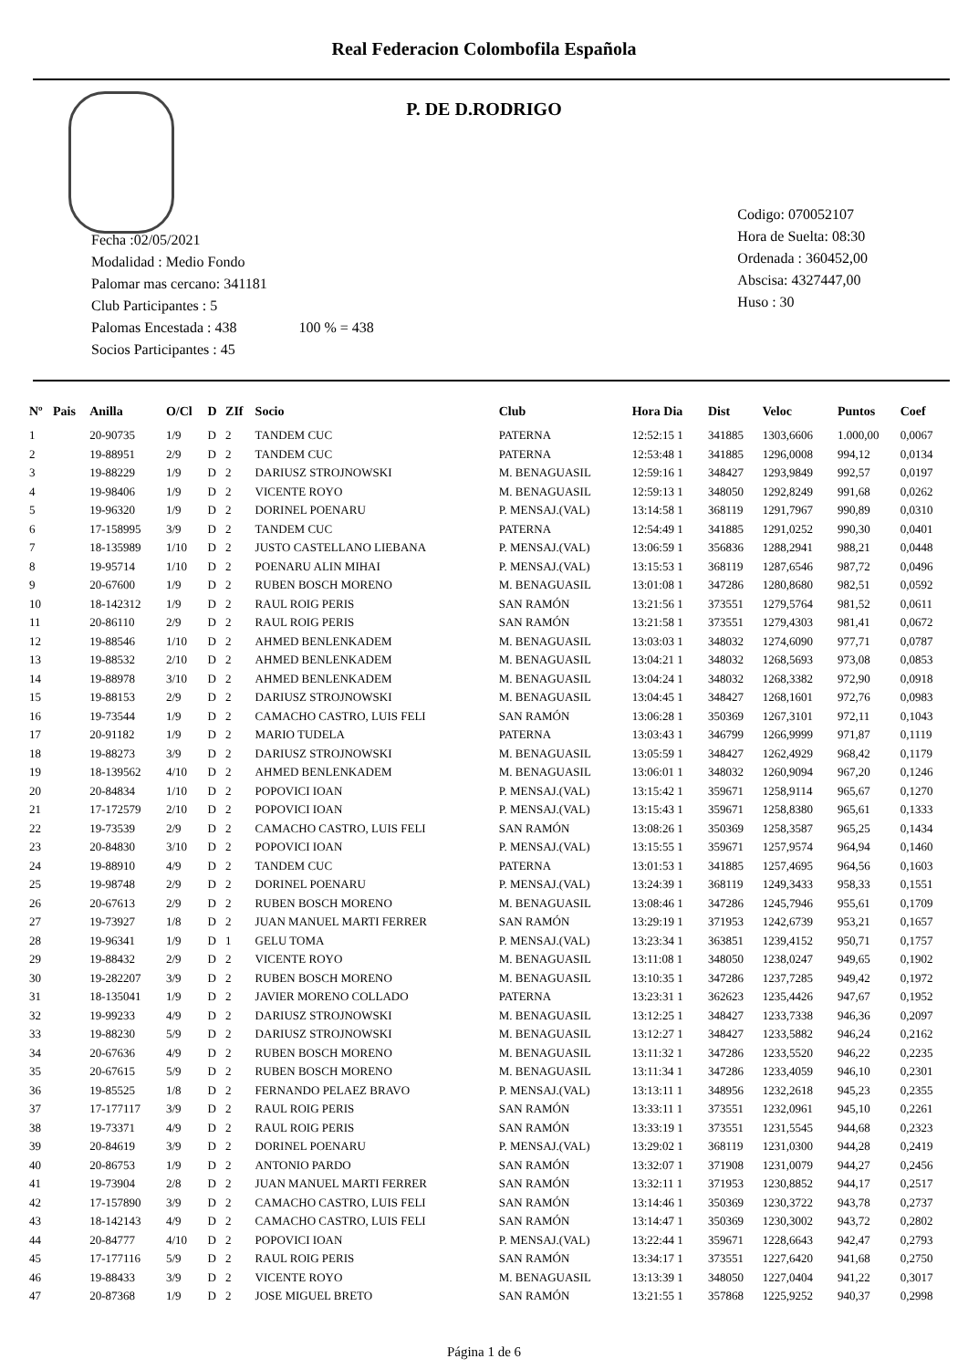Real Federacion Colombofila Española
P. DE D.RODRIGO
Fecha :02/05/2021
Modalidad : Medio Fondo
Palomar mas cercano: 341181
Club Participantes : 5
Palomas Encestada : 438 100 % = 438
Socios Participantes : 45
Codigo: 070052107
Hora de Suelta: 08:30
Ordenada : 360452,00
Abscisa: 4327447,00
Huso : 30
| Nº | Pais | Anilla | O/Cl | D | ZIf | Socio | Club | Hora Dia | Dist | Veloc | Puntos | Coef |
| --- | --- | --- | --- | --- | --- | --- | --- | --- | --- | --- | --- | --- |
| 1 | | 20-90735 | 1/9 | D | 2 | TANDEM CUC | PATERNA | 12:52:15 1 | 341885 | 1303,6606 | 1.000,00 | 0,0067 |
| 2 | | 19-88951 | 2/9 | D | 2 | TANDEM CUC | PATERNA | 12:53:48 1 | 341885 | 1296,0008 | 994,12 | 0,0134 |
| 3 | | 19-88229 | 1/9 | D | 2 | DARIUSZ STROJNOWSKI | M. BENAGUASIL | 12:59:16 1 | 348427 | 1293,9849 | 992,57 | 0,0197 |
| 4 | | 19-98406 | 1/9 | D | 2 | VICENTE ROYO | M. BENAGUASIL | 12:59:13 1 | 348050 | 1292,8249 | 991,68 | 0,0262 |
| 5 | | 19-96320 | 1/9 | D | 2 | DORINEL POENARU | P. MENSAJ.(VAL) | 13:14:58 1 | 368119 | 1291,7967 | 990,89 | 0,0310 |
| 6 | | 17-158995 | 3/9 | D | 2 | TANDEM CUC | PATERNA | 12:54:49 1 | 341885 | 1291,0252 | 990,30 | 0,0401 |
| 7 | | 18-135989 | 1/10 | D | 2 | JUSTO CASTELLANO LIEBANA | P. MENSAJ.(VAL) | 13:06:59 1 | 356836 | 1288,2941 | 988,21 | 0,0448 |
| 8 | | 19-95714 | 1/10 | D | 2 | POENARU ALIN MIHAI | P. MENSAJ.(VAL) | 13:15:53 1 | 368119 | 1287,6546 | 987,72 | 0,0496 |
| 9 | | 20-67600 | 1/9 | D | 2 | RUBEN BOSCH MORENO | M. BENAGUASIL | 13:01:08 1 | 347286 | 1280,8680 | 982,51 | 0,0592 |
| 10 | | 18-142312 | 1/9 | D | 2 | RAUL ROIG PERIS | SAN RAMÓN | 13:21:56 1 | 373551 | 1279,5764 | 981,52 | 0,0611 |
| 11 | | 20-86110 | 2/9 | D | 2 | RAUL ROIG PERIS | SAN RAMÓN | 13:21:58 1 | 373551 | 1279,4303 | 981,41 | 0,0672 |
| 12 | | 19-88546 | 1/10 | D | 2 | AHMED BENLENKADEM | M. BENAGUASIL | 13:03:03 1 | 348032 | 1274,6090 | 977,71 | 0,0787 |
| 13 | | 19-88532 | 2/10 | D | 2 | AHMED BENLENKADEM | M. BENAGUASIL | 13:04:21 1 | 348032 | 1268,5693 | 973,08 | 0,0853 |
| 14 | | 19-88978 | 3/10 | D | 2 | AHMED BENLENKADEM | M. BENAGUASIL | 13:04:24 1 | 348032 | 1268,3382 | 972,90 | 0,0918 |
| 15 | | 19-88153 | 2/9 | D | 2 | DARIUSZ STROJNOWSKI | M. BENAGUASIL | 13:04:45 1 | 348427 | 1268,1601 | 972,76 | 0,0983 |
| 16 | | 19-73544 | 1/9 | D | 2 | CAMACHO CASTRO, LUIS FELI | SAN RAMÓN | 13:06:28 1 | 350369 | 1267,3101 | 972,11 | 0,1043 |
| 17 | | 20-91182 | 1/9 | D | 2 | MARIO TUDELA | PATERNA | 13:03:43 1 | 346799 | 1266,9999 | 971,87 | 0,1119 |
| 18 | | 19-88273 | 3/9 | D | 2 | DARIUSZ STROJNOWSKI | M. BENAGUASIL | 13:05:59 1 | 348427 | 1262,4929 | 968,42 | 0,1179 |
| 19 | | 18-139562 | 4/10 | D | 2 | AHMED BENLENKADEM | M. BENAGUASIL | 13:06:01 1 | 348032 | 1260,9094 | 967,20 | 0,1246 |
| 20 | | 20-84834 | 1/10 | D | 2 | POPOVICI IOAN | P. MENSAJ.(VAL) | 13:15:42 1 | 359671 | 1258,9114 | 965,67 | 0,1270 |
| 21 | | 17-172579 | 2/10 | D | 2 | POPOVICI IOAN | P. MENSAJ.(VAL) | 13:15:43 1 | 359671 | 1258,8380 | 965,61 | 0,1333 |
| 22 | | 19-73539 | 2/9 | D | 2 | CAMACHO CASTRO, LUIS FELI | SAN RAMÓN | 13:08:26 1 | 350369 | 1258,3587 | 965,25 | 0,1434 |
| 23 | | 20-84830 | 3/10 | D | 2 | POPOVICI IOAN | P. MENSAJ.(VAL) | 13:15:55 1 | 359671 | 1257,9574 | 964,94 | 0,1460 |
| 24 | | 19-88910 | 4/9 | D | 2 | TANDEM CUC | PATERNA | 13:01:53 1 | 341885 | 1257,4695 | 964,56 | 0,1603 |
| 25 | | 19-98748 | 2/9 | D | 2 | DORINEL POENARU | P. MENSAJ.(VAL) | 13:24:39 1 | 368119 | 1249,3433 | 958,33 | 0,1551 |
| 26 | | 20-67613 | 2/9 | D | 2 | RUBEN BOSCH MORENO | M. BENAGUASIL | 13:08:46 1 | 347286 | 1245,7946 | 955,61 | 0,1709 |
| 27 | | 19-73927 | 1/8 | D | 2 | JUAN MANUEL MARTI FERRER | SAN RAMÓN | 13:29:19 1 | 371953 | 1242,6739 | 953,21 | 0,1657 |
| 28 | | 19-96341 | 1/9 | D | 1 | GELU TOMA | P. MENSAJ.(VAL) | 13:23:34 1 | 363851 | 1239,4152 | 950,71 | 0,1757 |
| 29 | | 19-88432 | 2/9 | D | 2 | VICENTE ROYO | M. BENAGUASIL | 13:11:08 1 | 348050 | 1238,0247 | 949,65 | 0,1902 |
| 30 | | 19-282207 | 3/9 | D | 2 | RUBEN BOSCH MORENO | M. BENAGUASIL | 13:10:35 1 | 347286 | 1237,7285 | 949,42 | 0,1972 |
| 31 | | 18-135041 | 1/9 | D | 2 | JAVIER MORENO COLLADO | PATERNA | 13:23:31 1 | 362623 | 1235,4426 | 947,67 | 0,1952 |
| 32 | | 19-99233 | 4/9 | D | 2 | DARIUSZ STROJNOWSKI | M. BENAGUASIL | 13:12:25 1 | 348427 | 1233,7338 | 946,36 | 0,2097 |
| 33 | | 19-88230 | 5/9 | D | 2 | DARIUSZ STROJNOWSKI | M. BENAGUASIL | 13:12:27 1 | 348427 | 1233,5882 | 946,24 | 0,2162 |
| 34 | | 20-67636 | 4/9 | D | 2 | RUBEN BOSCH MORENO | M. BENAGUASIL | 13:11:32 1 | 347286 | 1233,5520 | 946,22 | 0,2235 |
| 35 | | 20-67615 | 5/9 | D | 2 | RUBEN BOSCH MORENO | M. BENAGUASIL | 13:11:34 1 | 347286 | 1233,4059 | 946,10 | 0,2301 |
| 36 | | 19-85525 | 1/8 | D | 2 | FERNANDO PELAEZ BRAVO | P. MENSAJ.(VAL) | 13:13:11 1 | 348956 | 1232,2618 | 945,23 | 0,2355 |
| 37 | | 17-177117 | 3/9 | D | 2 | RAUL ROIG PERIS | SAN RAMÓN | 13:33:11 1 | 373551 | 1232,0961 | 945,10 | 0,2261 |
| 38 | | 19-73371 | 4/9 | D | 2 | RAUL ROIG PERIS | SAN RAMÓN | 13:33:19 1 | 373551 | 1231,5545 | 944,68 | 0,2323 |
| 39 | | 20-84619 | 3/9 | D | 2 | DORINEL POENARU | P. MENSAJ.(VAL) | 13:29:02 1 | 368119 | 1231,0300 | 944,28 | 0,2419 |
| 40 | | 20-86753 | 1/9 | D | 2 | ANTONIO PARDO | SAN RAMÓN | 13:32:07 1 | 371908 | 1231,0079 | 944,27 | 0,2456 |
| 41 | | 19-73904 | 2/8 | D | 2 | JUAN MANUEL MARTI FERRER | SAN RAMÓN | 13:32:11 1 | 371953 | 1230,8852 | 944,17 | 0,2517 |
| 42 | | 17-157890 | 3/9 | D | 2 | CAMACHO CASTRO, LUIS FELI | SAN RAMÓN | 13:14:46 1 | 350369 | 1230,3722 | 943,78 | 0,2737 |
| 43 | | 18-142143 | 4/9 | D | 2 | CAMACHO CASTRO, LUIS FELI | SAN RAMÓN | 13:14:47 1 | 350369 | 1230,3002 | 943,72 | 0,2802 |
| 44 | | 20-84777 | 4/10 | D | 2 | POPOVICI IOAN | P. MENSAJ.(VAL) | 13:22:44 1 | 359671 | 1228,6643 | 942,47 | 0,2793 |
| 45 | | 17-177116 | 5/9 | D | 2 | RAUL ROIG PERIS | SAN RAMÓN | 13:34:17 1 | 373551 | 1227,6420 | 941,68 | 0,2750 |
| 46 | | 19-88433 | 3/9 | D | 2 | VICENTE ROYO | M. BENAGUASIL | 13:13:39 1 | 348050 | 1227,0404 | 941,22 | 0,3017 |
| 47 | | 20-87368 | 1/9 | D | 2 | JOSE MIGUEL BRETO | SAN RAMÓN | 13:21:55 1 | 357868 | 1225,9252 | 940,37 | 0,2998 |
Página 1 de 6